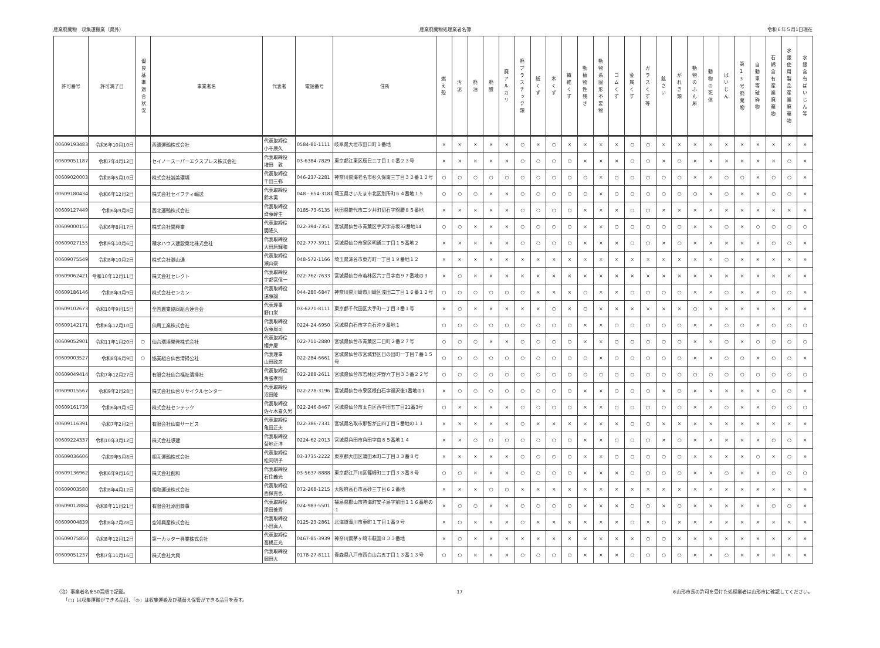産業廃棄物　収集運搬業（県外） 産業廃棄物処理業者名簿 令和６年５月1日現在
| 許可番号 | 許可満了日 | 優良基準適合状況 | 事業者名 | 代表者 | 電話番号 | 住所 | 燃え殻 | 汚泥 | 廃油 | 廃酸 | 廃アルカリ | 廃プラスチック類 | 紙くず | 木くず | 繊維くず | 動植物性残さ | 動物系固形不要物 | ゴムくず | 金属くず | ガラスくず等 | 鉱さい | がれき類 | 動物のふん尿 | 動物の死体 | ばいじん | 第13号廃棄物 | 自動車等破砕物 | 石綿含有産業廃棄物 | 水銀使用製品産業廃棄物 | 水銀含有ばいじん等 |
| --- | --- | --- | --- | --- | --- | --- | --- | --- | --- | --- | --- | --- | --- | --- | --- | --- | --- | --- | --- | --- | --- | --- | --- | --- | --- | --- | --- | --- | --- | --- |
| 00609193483 | 令和6年10月10日 | | 西濃運輸株式会社 | 代表取締役 小寺康久 | 0584-81-1111 | 岐阜県大垣市田口町１番地 | × | × | × | × | × | ○ | × | ○ | × | × | × | × | ○ | ○ | × | × | × | × | × | × | × | × | × | × |
| 00609051187 | 令和7年4月12日 | | セイノースーパーエクスプレス株式会社 | 代表取締役 増田 敦 | 03-6384-7829 | 東京都江東区辰巳三丁目１０番２３号 | × | × | × | × | × | ○ | ○ | ○ | ○ | × | × | × | ○ | ○ | × | ○ | × | × | × | × | × | × | ○ | × |
| 00609020003 | 令和8年5月10日 | | 株式会社誠美環境 | 代表取締役 千田三弥 | 046-237-2281 | 神奈川県海老名市杉久保南三丁目３２番１２号 | ○ | ○ | ○ | ○ | ○ | ○ | ○ | ○ | ○ | ○ | × | ○ | ○ | ○ | ○ | ○ | × | × | ○ | ○ | × | ○ | ○ | × |
| 00609180434 | 令和6年12月2日 | | 株式会社セイフティ輸送 | 代表取締役 鈴木実 | 048 - 654-3181 | 埼玉県さいたま市北区別所町６４番地１５ | ○ | ○ | ○ | × | × | ○ | ○ | ○ | ○ | ○ | × | ○ | ○ | ○ | ○ | ○ | ○ | × | ○ | × | × | ○ | ○ | × |
| 00609127449 | 令和6年9月8日 | | 西北運輸株式会社 | 代表取締役 齊藤幹生 | 0185-73-6135 | 秋田県能代市二ツ井町切石字舘腰８５番地 | × | × | × | × | × | ○ | ○ | ○ | ○ | × | × | × | ○ | ○ | × | × | × | × | × | × | × | × | × | × |
| 00609000155 | 令和6年8月17日 | | 株式会社関興業 | 代表取締役 関隆久 | 022-394-7351 | 宮城県仙台市青葉区芋沢字赤坂32番地14 | ○ | ○ | × | × | × | ○ | ○ | ○ | ○ | × | × | ○ | ○ | ○ | ○ | ○ | × | × | ○ | × | ○ | ○ | ○ | ○ |
| 00609027155 | 令和9年10月6日 | | 積水ハウス建設東北株式会社 | 代表取締役 大田原輝和 | 022-777-3911 | 宮城県仙台市泉区明通三丁目１５番地２ | × | × | × | × | × | ○ | ○ | ○ | ○ | × | × | × | ○ | ○ | × | ○ | × | × | × | × | × | ○ | ○ | × |
| 00609075549 | 令和8年10月2日 | | 株式会社瀬山通 | 代表取締役 瀬山豪 | 048-572-1166 | 埼玉県深谷市東方町一丁目１９番地１２ | × | × | × | × | × | × | × | × | × | × | × | × | × | × | × | × | × | × | ○ | × | × | × | × | × |
| 00609062421 | 令和10年12月11日 | | 株式会社セレクト | 代表取締役 宇都宮信一 | 022-762-7633 | 宮城県仙台市若林区六丁目字南９７番地の３ | × | ○ | × | × | × | × | × | × | × | × | × | × | × | × | × | × | × | × | × | × | × | × | × | × |
| 00609186146 | 令和8年3月9日 | | 株式会社センカン | 代表取締役 遠藤譲 | 044-280-6847 | 神奈川県川崎市川崎区浅田二丁目１６番１２号 | ○ | ○ | ○ | ○ | ○ | ○ | × | × | × | ○ | × | × | ○ | ○ | ○ | ○ | × | × | ○ | × | × | ○ | ○ | × |
| 00609102673 | 令和10年9月15日 | | 全国農業協同組合連合会 | 代表理事 野口栄 | 03-6271-8111 | 東京都千代田区大手町一丁目３番１号 | × | ○ | × | × | × | × | × | ○ | × | ○ | × | × | × | × | × | × | ○ | × | × | × | × | × | × | × |
| 00609142171 | 令和6年12月10日 | | 仙周工業株式会社 | 代表取締役 佐藤周司 | 0224-24-6950 | 宮城県白石市字白石沖９番地１ | ○ | ○ | ○ | ○ | ○ | ○ | ○ | ○ | ○ | × | × | ○ | ○ | ○ | ○ | ○ | × | × | ○ | ○ | × | ○ | ○ | ○ |
| 00609052901 | 令和11年1月20日 | ○ | 仙台環境開発株式会社 | 代表取締役 櫻井慶 | 022-711-2880 | 宮城県仙台市青葉区二日町２番２７号 | ○ | ○ | ○ | × | × | ○ | ○ | ○ | ○ | × | × | ○ | ○ | ○ | ○ | ○ | × | × | ○ | × | ○ | ○ | ○ | ○ |
| 00609003527 | 令和8年6月9日 | ○ | 協業組合仙台清掃公社 | 代表理事 山田政彦 | 022-284-6661 | 宮城県仙台市宮城野区日の出町一丁目７番１５号 | ○ | ○ | ○ | ○ | ○ | ○ | ○ | ○ | ○ | ○ | × | ○ | ○ | ○ | ○ | ○ | × | × | ○ | ○ | × | ○ | ○ | × |
| 00609049414 | 令和7年12月27日 | | 有限会社仙台福祉清掃社 | 代表取締役 角張孝則 | 022-288-2611 | 宮城県仙台市若林区沖野六丁目３３番２２号 | ○ | ○ | ○ | ○ | ○ | ○ | ○ | ○ | ○ | ○ | ○ | ○ | ○ | ○ | ○ | ○ | ○ | ○ | ○ | ○ | ○ | ○ | ○ | ○ |
| 00609015567 | 令和9年2月28日 | | 株式会社仙台リサイクルセンター | 代表取締役 沼田隆 | 022-278-3196 | 宮城県仙台市泉区根白石字福沢後1番地の1 | × | ○ | ○ | ○ | ○ | ○ | ○ | ○ | ○ | × | × | ○ | ○ | ○ | × | ○ | × | × | × | × | × | ○ | ○ | × |
| 00609161739 | 令和6年9月3日 | | 株式会社センテック | 代表取締役 佐々木喜久男 | 022-246-8467 | 宮城県仙台市太白区西中田五丁目21番3号 | ○ | × | × | × | × | ○ | ○ | ○ | ○ | × | × | ○ | ○ | ○ | ○ | ○ | × | × | ○ | × | × | ○ | ○ | ○ |
| 00609116391 | 令和7年2月2日 | | 有限会社仙南サービス | 代表取締役 亀田正夫 | 022-386-7331 | 宮城県名取市那智が丘四丁目５番地の１１ | × | × | × | × | × | ○ | × | × | × | × | × | × | ○ | ○ | × | × | × | × | × | × | × | × | × | × |
| 00609224337 | 令和10年3月12日 | | 株式会社想建 | 代表取締役 菊地正洋 | 0224-62-2013 | 宮城県角田市角田字南８５番地１４ | × | × | ○ | ○ | ○ | ○ | ○ | ○ | ○ | × | × | ○ | ○ | ○ | × | ○ | × | × | × | × | × | ○ | ○ | × |
| 00609036606 | 令和9年5月8日 | | 相互運輸株式会社 | 代表取締役 松岡明子 | 03-3735-2222 | 東京都大田区蒲田本町二丁目３３番８号 | × | × | × | × | × | ○ | ○ | ○ | ○ | × | × | ○ | ○ | ○ | ○ | ○ | × | × | × | × | ○ | × | ○ | × |
| 00609136962 | 令和6年9月16日 | | 株式会社創和 | 代表取締役 石住義光 | 03-5637-8888 | 東京都江戸川区篠崎町三丁目３３番８号 | ○ | ○ | × | × | × | ○ | ○ | ○ | ○ | × | × | × | ○ | ○ | ○ | ○ | × | × | ○ | × | × | ○ | ○ | ○ |
| 00609003580 | 令和8年4月12日 | | 相和運送株式会社 | 代表取締役 西保克也 | 072-268-1215 | 大阪府高石市高砂三丁目６２番地 | × | × | × | ○ | ○ | × | × | × | × | × | × | × | × | × | × | × | × | × | × | × | × | × | × | × |
| 00609012884 | 令和8年11月21日 | | 有限会社添田商事 | 代表取締役 添田善秀 | 024-983-5501 | 福島県郡山市熱海町安子島字前田１１６番地の１ | × | ○ | ○ | × | × | ○ | ○ | ○ | ○ | × | × | × | ○ | ○ | × | ○ | × | × | × | × | × | ○ | ○ | × |
| 00609004839 | 令和8年7月28日 | | 空知興産株式会社 | 代表取締役 小田真人 | 0125-23-2861 | 北海道滝川市東町１丁目１番９号 | × | ○ | × | × | × | ○ | × | × | × | × | × | × | ○ | × | ○ | × | × | × | × | × | × | × | × | × |
| 00609075850 | 令和8年12月12日 | | 第一カッター興業株式会社 | 代表取締役 高橋正光 | 0467-85-3939 | 神奈川県茅ヶ崎市萩園８３３番地 | × | ○ | × | × | × | × | × | × | × | × | × | × | × | ○ | ○ | × | × | × | × | × | × | × | × | × |
| 00609051237 | 令和7年11月16日 | | 株式会社大興 | 代表取締役 岡田大 | 0178-27-8111 | 青森県八戸市西白山台五丁目１３番１３号 | ○ | ○ | × | × | × | ○ | ○ | ○ | ○ | × | × | × | ○ | ○ | ○ | ○ | × | × | ○ | × | × | × | × | × |
（注）事業者名を50音順で記載。
　　「○」は収集運搬ができる品目、「◎」は収集運搬及び積替え保管ができる品目を表す。
17 ※山形市長の許可を受けた処理業者は山形市に確認してください。